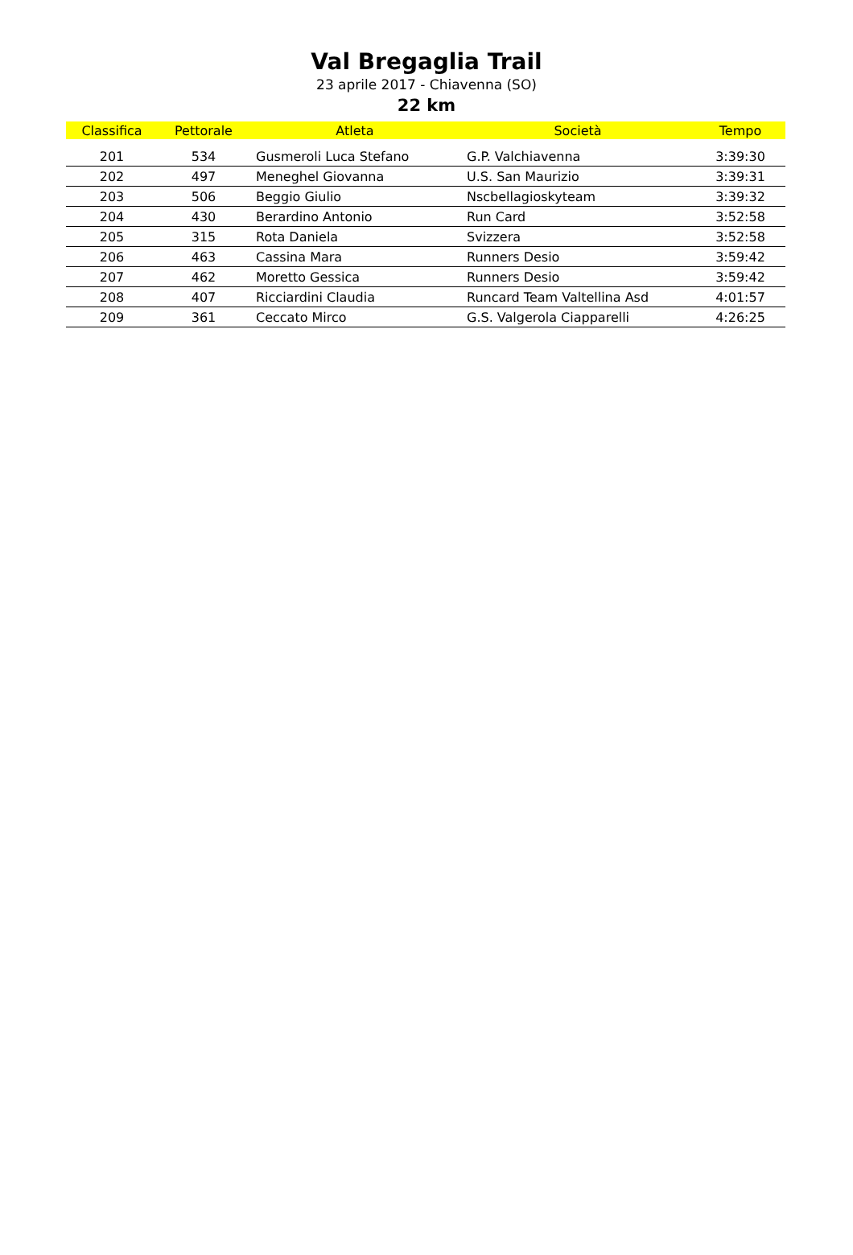Val Bregaglia Trail
23 aprile 2017 - Chiavenna (SO)
22 km
| Classifica | Pettorale | Atleta | Società | Tempo |
| --- | --- | --- | --- | --- |
| 201 | 534 | Gusmeroli Luca Stefano | G.P. Valchiavenna | 3:39:30 |
| 202 | 497 | Meneghel Giovanna | U.S. San Maurizio | 3:39:31 |
| 203 | 506 | Beggio Giulio | Nscbellagioskyteam | 3:39:32 |
| 204 | 430 | Berardino Antonio | Run Card | 3:52:58 |
| 205 | 315 | Rota Daniela | Svizzera | 3:52:58 |
| 206 | 463 | Cassina Mara | Runners Desio | 3:59:42 |
| 207 | 462 | Moretto Gessica | Runners Desio | 3:59:42 |
| 208 | 407 | Ricciardini Claudia | Runcard Team Valtellina Asd | 4:01:57 |
| 209 | 361 | Ceccato Mirco | G.S. Valgerola Ciapparelli | 4:26:25 |